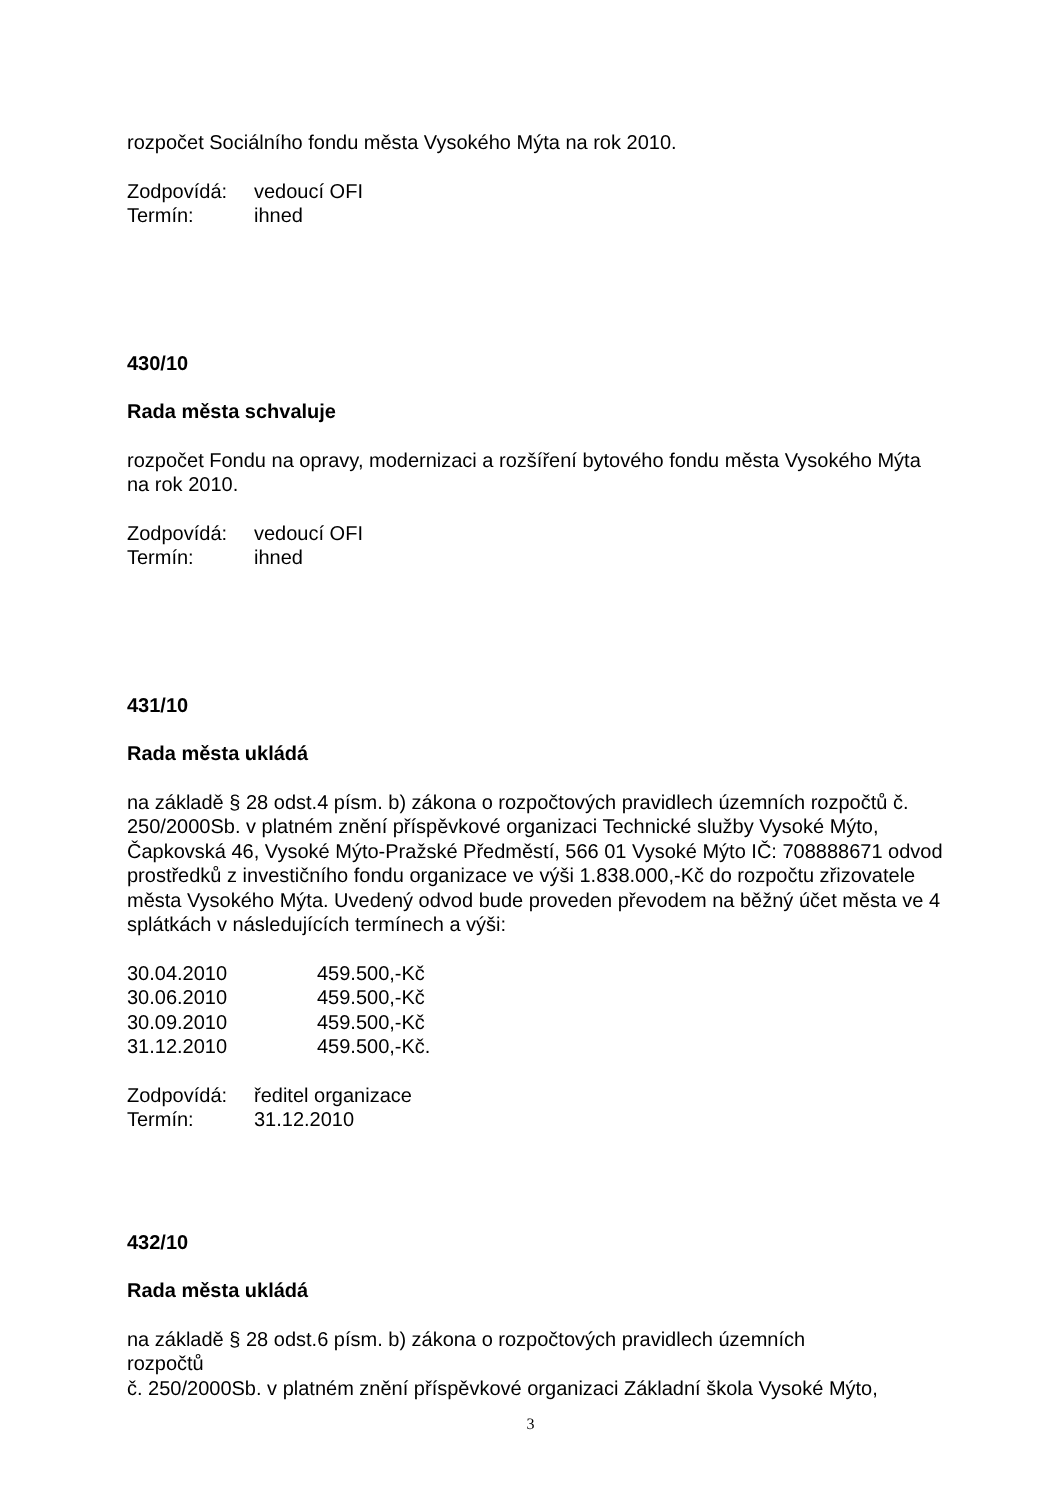rozpočet Sociálního fondu města Vysokého Mýta na rok 2010.
Zodpovídá: vedoucí OFI
Termín: ihned
430/10
Rada města schvaluje
rozpočet Fondu na opravy, modernizaci a rozšíření bytového fondu města Vysokého Mýta na rok 2010.
Zodpovídá: vedoucí OFI
Termín: ihned
431/10
Rada města ukládá
na základě § 28 odst.4 písm. b) zákona o rozpočtových pravidlech územních rozpočtů č. 250/2000Sb. v platném znění příspěvkové organizaci Technické služby Vysoké Mýto, Čapkovská 46, Vysoké Mýto-Pražské Předměstí, 566 01 Vysoké Mýto IČ: 708888671 odvod prostředků z investičního fondu organizace ve výši 1.838.000,-Kč do rozpočtu zřizovatele města Vysokého Mýta. Uvedený odvod bude proveden převodem na běžný účet města ve 4 splátkách v následujících termínech a výši:
30.04.2010 459.500,-Kč
30.06.2010 459.500,-Kč
30.09.2010 459.500,-Kč
31.12.2010 459.500,-Kč.
Zodpovídá: ředitel organizace
Termín: 31.12.2010
432/10
Rada města ukládá
na základě § 28 odst.6 písm. b) zákona o rozpočtových pravidlech územních
rozpočtů
č. 250/2000Sb. v platném znění příspěvkové organizaci Základní škola Vysoké Mýto,
3